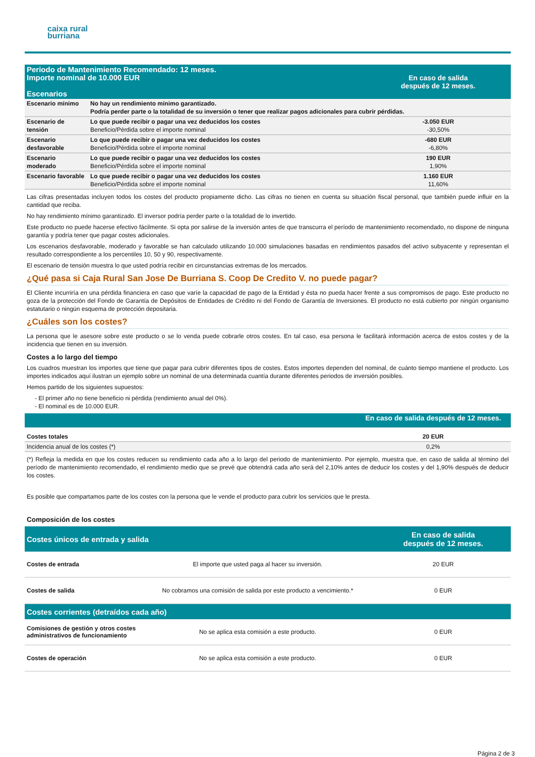caixa rural
burriana
| Periodo de Mantenimiento Recomendado: 12 meses. Importe nominal de 10.000 EUR Escenarios | | En caso de salida después de 12 meses. |
| Escenario mínimo | No hay un rendimiento mínimo garantizado. Podría perder parte o la totalidad de su inversión o tener que realizar pagos adicionales para cubrir pérdidas. | |
| Escenario de tensión | Lo que puede recibir o pagar una vez deducidos los costes Beneficio/Pérdida sobre el importe nominal | -3.050 EUR -30,50% |
| Escenario desfavorable | Lo que puede recibir o pagar una vez deducidos los costes Beneficio/Pérdida sobre el importe nominal | -680 EUR -6,80% |
| Escenario moderado | Lo que puede recibir o pagar una vez deducidos los costes Beneficio/Pérdida sobre el importe nominal | 190 EUR 1,90% |
| Escenario favorable | Lo que puede recibir o pagar una vez deducidos los costes Beneficio/Pérdida sobre el importe nominal | 1.160 EUR 11,60% |
Las cifras presentadas incluyen todos los costes del producto propiamente dicho. Las cifras no tienen en cuenta su situación fiscal personal, que también puede influir en la cantidad que reciba.
No hay rendimiento mínimo garantizado. El inversor podría perder parte o la totalidad de lo invertido.
Este producto no puede hacerse efectivo fácilmente. Si opta por salirse de la inversión antes de que transcurra el período de mantenimiento recomendado, no dispone de ninguna garantía y podría tener que pagar costes adicionales.
Los escenarios desfavorable, moderado y favorable se han calculado utilizando 10.000 simulaciones basadas en rendimientos pasados del activo subyacente y representan el resultado correspondiente a los percentiles 10, 50 y 90, respectivamente.
El escenario de tensión muestra lo que usted podría recibir en circunstancias extremas de los mercados.
¿Qué pasa si Caja Rural San Jose De Burriana S. Coop De Credito V. no puede pagar?
El Cliente incurriría en una pérdida financiera en caso que varíe la capacidad de pago de la Entidad y ésta no pueda hacer frente a sus compromisos de pago. Este producto no goza de la protección del Fondo de Garantía de Depósitos de Entidades de Crédito ni del Fondo de Garantía de Inversiones. El producto no está cubierto por ningún organismo estatutario o ningún esquema de protección depositaria.
¿Cuáles son los costes?
La persona que le asesore sobre este producto o se lo venda puede cobrarle otros costes. En tal caso, esa persona le facilitará información acerca de estos costes y de la incidencia que tienen en su inversión.
Costes a lo largo del tiempo
Los cuadros muestran los importes que tiene que pagar para cubrir diferentes tipos de costes. Estos importes dependen del nominal, de cuánto tiempo mantiene el producto. Los importes indicados aquí ilustran un ejemplo sobre un nominal de una determinada cuantía durante diferentes periodos de inversión posibles.
Hemos partido de los siguientes supuestos:
- El primer año no tiene beneficio ni pérdida (rendimiento anual del 0%).
- El nominal es de 10.000 EUR.
| | En caso de salida después de 12 meses. |
| Costes totales | 20 EUR |
| Incidencia anual de los costes (*) | 0,2% |
(*) Refleja la medida en que los costes reducen su rendimiento cada año a lo largo del periodo de mantenimiento. Por ejemplo, muestra que, en caso de salida al término del período de mantenimiento recomendado, el rendimiento medio que se prevé que obtendrá cada año será del 2,10% antes de deducir los costes y del 1,90% después de deducir los costes.
Es posible que compartamos parte de los costes con la persona que le vende el producto para cubrir los servicios que le presta.
Composición de los costes
| Costes únicos de entrada y salida | | En caso de salida después de 12 meses. |
| Costes de entrada | El importe que usted paga al hacer su inversión. | 20 EUR |
| Costes de salida | No cobramos una comisión de salida por este producto a vencimiento.* | 0 EUR |
| Costes corrientes (detraídos cada año) | | |
| Comisiones de gestión y otros costes administrativos de funcionamiento | No se aplica esta comisión a este producto. | 0 EUR |
| Costes de operación | No se aplica esta comisión a este producto. | 0 EUR |
Página 2 de 3